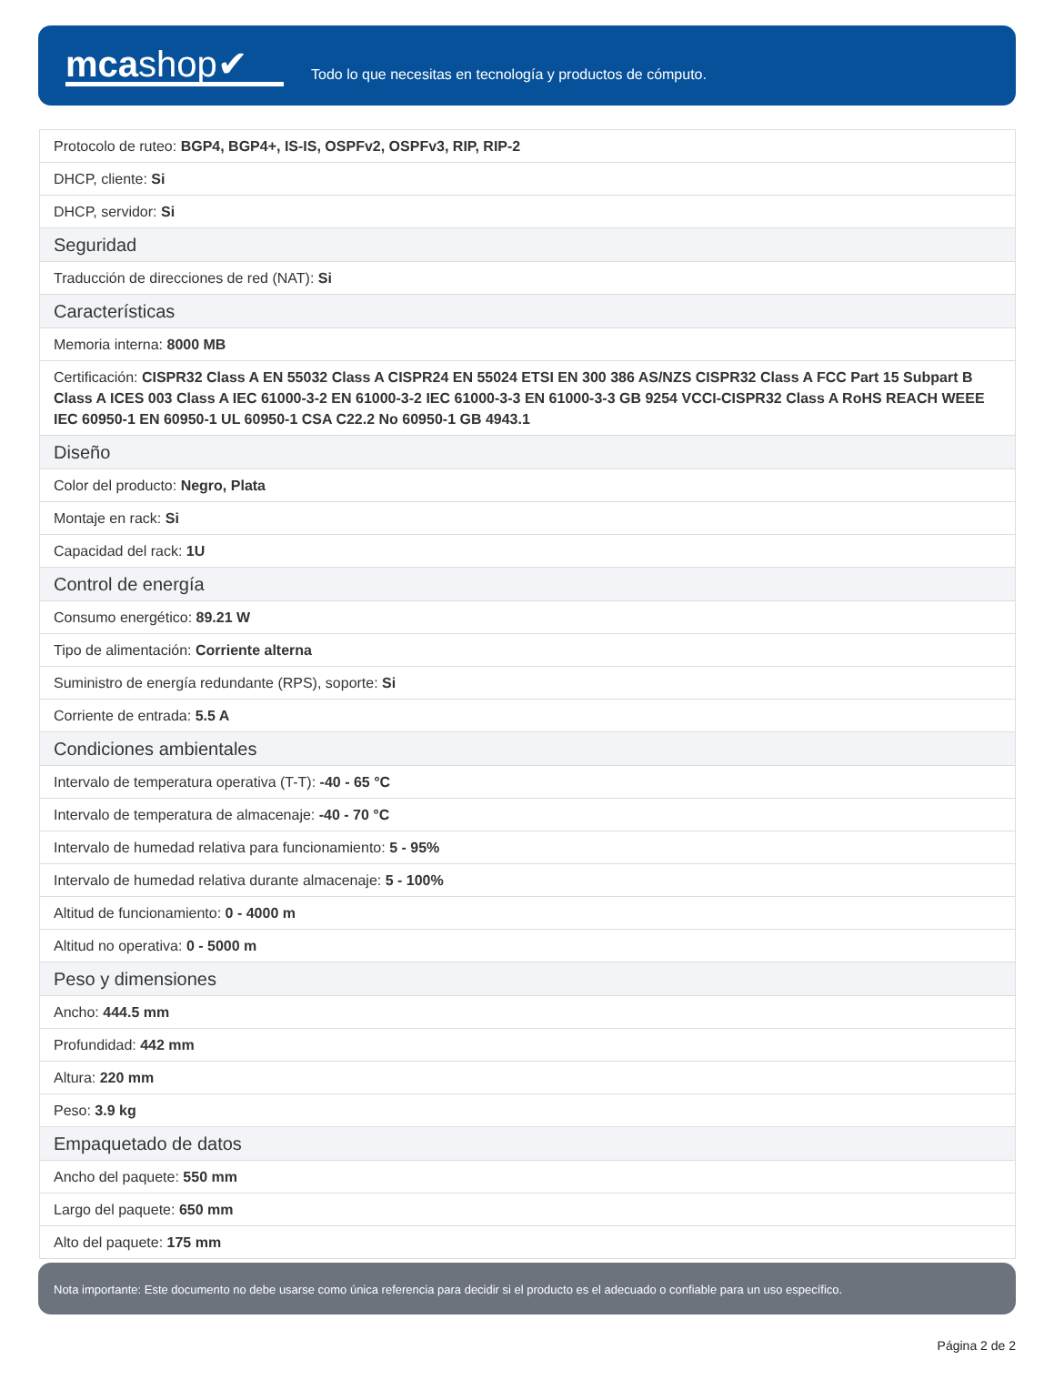mcashop✔
Todo lo que necesitas en tecnología y productos de cómputo.
| Protocolo de ruteo: BGP4, BGP4+, IS-IS, OSPFv2, OSPFv3, RIP, RIP-2 |
| DHCP, cliente: Si |
| DHCP, servidor: Si |
| Seguridad |
| Traducción de direcciones de red (NAT): Si |
| Características |
| Memoria interna: 8000 MB |
| Certificación: CISPR32 Class A EN 55032 Class A CISPR24 EN 55024 ETSI EN 300 386 AS/NZS CISPR32 Class A FCC Part 15 Subpart B Class A ICES 003 Class A IEC 61000-3-2 EN 61000-3-2 IEC 61000-3-3 EN 61000-3-3 GB 9254 VCCI-CISPR32 Class A RoHS REACH WEEE IEC 60950-1 EN 60950-1 UL 60950-1 CSA C22.2 No 60950-1 GB 4943.1 |
| Diseño |
| Color del producto: Negro, Plata |
| Montaje en rack: Si |
| Capacidad del rack: 1U |
| Control de energía |
| Consumo energético: 89.21 W |
| Tipo de alimentación: Corriente alterna |
| Suministro de energía redundante (RPS), soporte: Si |
| Corriente de entrada: 5.5 A |
| Condiciones ambientales |
| Intervalo de temperatura operativa (T-T): -40 - 65 °C |
| Intervalo de temperatura de almacenaje: -40 - 70 °C |
| Intervalo de humedad relativa para funcionamiento: 5 - 95% |
| Intervalo de humedad relativa durante almacenaje: 5 - 100% |
| Altitud de funcionamiento: 0 - 4000 m |
| Altitud no operativa: 0 - 5000 m |
| Peso y dimensiones |
| Ancho: 444.5 mm |
| Profundidad: 442 mm |
| Altura: 220 mm |
| Peso: 3.9 kg |
| Empaquetado de datos |
| Ancho del paquete: 550 mm |
| Largo del paquete: 650 mm |
| Alto del paquete: 175 mm |
Nota importante: Este documento no debe usarse como única referencia para decidir si el producto es el adecuado o confiable para un uso específico.
Página 2 de 2